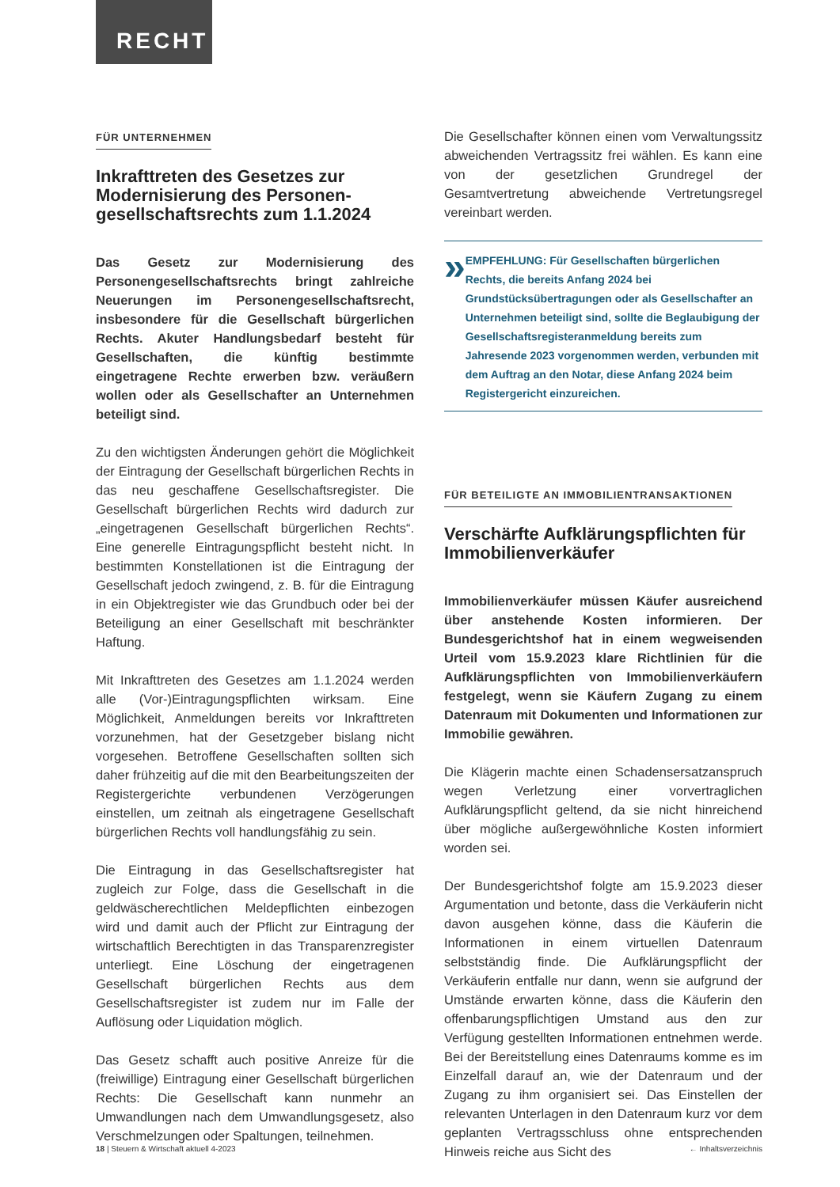RECHT
FÜR UNTERNEHMEN
Inkrafttreten des Gesetzes zur Modernisierung des Personen­gesellschaftsrechts zum 1.1.2024
Das Gesetz zur Modernisierung des Personengesellschaftsrechts bringt zahlreiche Neuerungen im Personengesellschaftsrecht, insbesondere für die Gesellschaft bürgerlichen Rechts. Akuter Handlungsbedarf besteht für Gesellschaften, die künftig bestimmte eingetragene Rechte erwerben bzw. veräußern wollen oder als Gesellschafter an Unternehmen beteiligt sind.
Zu den wichtigsten Änderungen gehört die Möglichkeit der Eintragung der Gesellschaft bürgerlichen Rechts in das neu geschaffene Gesellschaftsregister. Die Gesellschaft bürgerlichen Rechts wird dadurch zur „eingetragenen Gesellschaft bürgerlichen Rechts“. Eine generelle Eintragungspflicht besteht nicht. In bestimmten Konstellationen ist die Eintragung der Gesellschaft jedoch zwingend, z. B. für die Eintragung in ein Objektregister wie das Grundbuch oder bei der Beteiligung an einer Gesellschaft mit beschränkter Haftung.
Mit Inkrafttreten des Gesetzes am 1.1.2024 werden alle (Vor-)Eintragungspflichten wirksam. Eine Möglichkeit, Anmeldungen bereits vor Inkrafttreten vorzunehmen, hat der Gesetzgeber bislang nicht vorgesehen. Betroffene Gesellschaften sollten sich daher frühzeitig auf die mit den Bearbeitungszeiten der Registergerichte verbundenen Verzögerungen einstellen, um zeitnah als eingetragene Gesellschaft bürgerlichen Rechts voll handlungsfähig zu sein.
Die Eintragung in das Gesellschaftsregister hat zugleich zur Folge, dass die Gesellschaft in die geldwäscherechtlichen Meldepflichten einbezogen wird und damit auch der Pflicht zur Eintragung der wirtschaftlich Berechtigten in das Transparenzregister unterliegt. Eine Löschung der eingetragenen Gesellschaft bürgerlichen Rechts aus dem Gesellschaftsregister ist zudem nur im Falle der Auflösung oder Liquidation möglich.
Das Gesetz schafft auch positive Anreize für die (freiwillige) Eintragung einer Gesellschaft bürgerlichen Rechts: Die Gesellschaft kann nunmehr an Umwandlungen nach dem Umwandlungsgesetz, also Verschmelzungen oder Spaltungen, teilnehmen.
Die Gesellschafter können einen vom Verwaltungssitz abweichenden Vertragssitz frei wählen. Es kann eine von der gesetzlichen Grundregel der Gesamtvertretung abweichende Vertretungsregel vereinbart werden.
»
EMPFEHLUNG: Für Gesellschaften bürgerlichen Rechts, die bereits Anfang 2024 bei Grundstücksübertragungen oder als Gesellschafter an Unternehmen beteiligt sind, sollte die Beglaubigung der Gesellschaftsregisteranmeldung bereits zum Jahresende 2023 vorgenommen werden, verbunden mit dem Auftrag an den Notar, diese Anfang 2024 beim Registergericht einzureichen.
FÜR BETEILIGTE AN IMMOBILIENTRANSAKTIONEN
Verschärfte Aufklärungspflichten für Immobilienverkäufer
Immobilienverkäufer müssen Käufer ausreichend über anstehende Kosten informieren. Der Bundesgerichtshof hat in einem wegweisenden Urteil vom 15.9.2023 klare Richtlinien für die Aufklärungspflichten von Immobilienverkäufern festgelegt, wenn sie Käufern Zugang zu einem Datenraum mit Dokumenten und Informationen zur Immobilie gewähren.
Die Klägerin machte einen Schadensersatzanspruch wegen Verletzung einer vorvertraglichen Aufklärungspflicht geltend, da sie nicht hinreichend über mögliche außergewöhnliche Kosten informiert worden sei.
Der Bundesgerichtshof folgte am 15.9.2023 dieser Argumentation und betonte, dass die Verkäuferin nicht davon ausgehen könne, dass die Käuferin die Informationen in einem virtuellen Datenraum selbstständig finde. Die Aufklärungspflicht der Verkäuferin entfalle nur dann, wenn sie aufgrund der Umstände erwarten könne, dass die Käuferin den offenbarungspflichtigen Umstand aus den zur Verfügung gestellten Informationen entnehmen werde. Bei der Bereitstellung eines Datenraums komme es im Einzelfall darauf an, wie der Datenraum und der Zugang zu ihm organisiert sei. Das Einstellen der relevanten Unterlagen in den Datenraum kurz vor dem geplanten Vertragsschluss ohne entsprechenden Hinweis reiche aus Sicht des
18 | Steuern & Wirtschaft aktuell 4-2023 ← Inhaltsverzeichnis